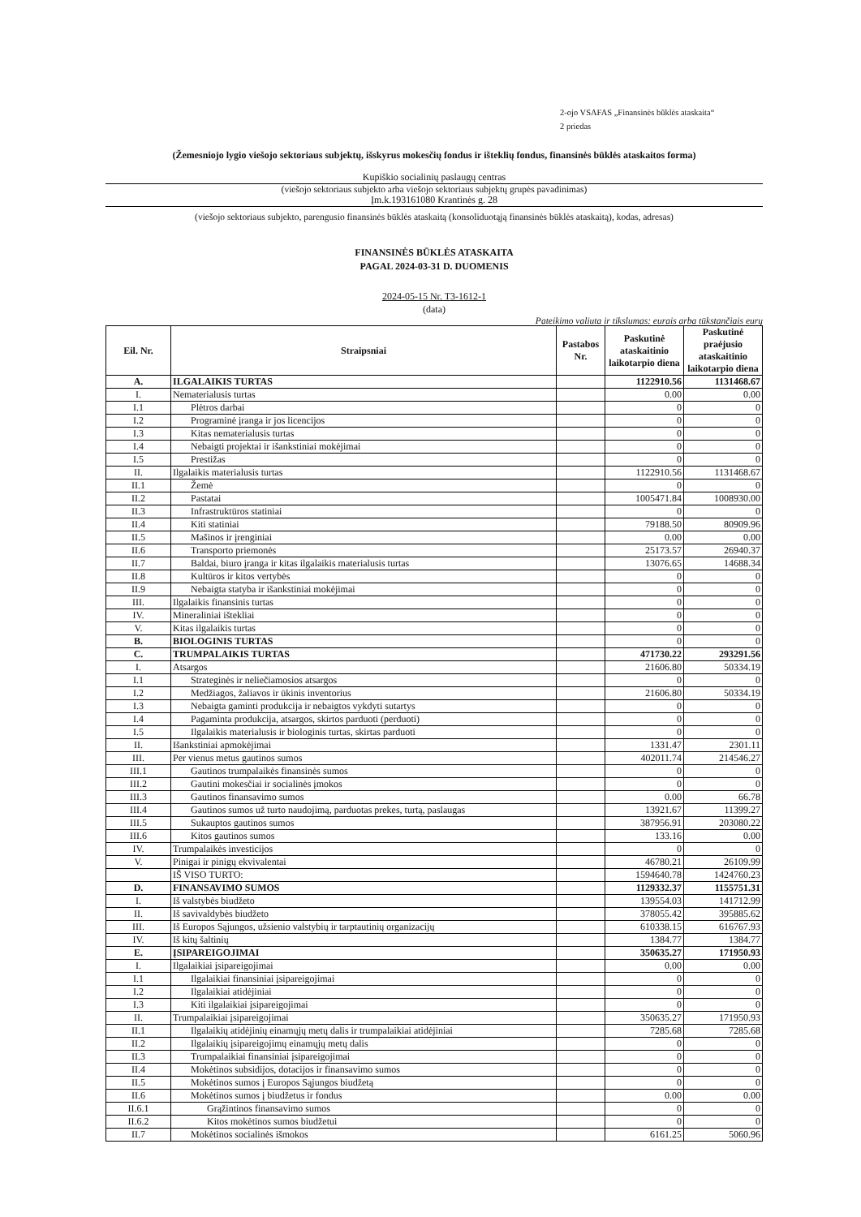2-ojo VSAFAS „Finansinės būklės ataskaita“
2 priedas
(Žemesniojo lygio viešojo sektoriaus subjektų, išskyrus mokesčių fondus ir išteklių fondus, finansinės būklės ataskaitos forma)
Kupiškio socialinių paslaugų centras
(viešojo sektoriaus subjekto arba viešojo sektoriaus subjektų grupės pavadinimas)
Įm.k.193161080 Krantinės g. 28
(viešojo sektoriaus subjekto, parengusio finansinės būklės ataskaitą (konsoliduotąją finansinės būklės ataskaitą), kodas, adresas)
FINANSINĖS BŪKLĖS ATASKAITA
PAGAL 2024-03-31 D. DUOMENIS
2024-05-15 Nr. T3-1612-1
(data)
Pateikimo valiuta ir tikslumas: eurais arba tūkstančiais eurų
| Eil. Nr. | Straipsniai | Pastabos Nr. | Paskutinė ataskaitinio laikotarpio diena | Paskutinė praėjusio ataskaitinio laikotarpio diena |
| --- | --- | --- | --- | --- |
| A. | ILGALAIKIS TURTAS | | 1122910.56 | 1131468.67 |
| I. | Nematerialusis turtas | | 0.00 | 0.00 |
| I.1 | Plėtros darbai | | 0 | 0 |
| I.2 | Programinė įranga ir jos licencijos | | 0 | 0 |
| I.3 | Kitas nematerialusis turtas | | 0 | 0 |
| I.4 | Nebaigti projektai ir išankstiniai mokėjimai | | 0 | 0 |
| I.5 | Prestižas | | 0 | 0 |
| II. | Ilgalaikis materialusis turtas | | 1122910.56 | 1131468.67 |
| II.1 | Žemė | | 0 | 0 |
| II.2 | Pastatai | | 1005471.84 | 1008930.00 |
| II.3 | Infrastruktūros statiniai | | 0 | 0 |
| II.4 | Kiti statiniai | | 79188.50 | 80909.96 |
| II.5 | Mašinos ir įrenginiai | | 0.00 | 0.00 |
| II.6 | Transporto priemonės | | 25173.57 | 26940.37 |
| II.7 | Baldai, biuro įranga ir kitas ilgalaikis materialusis turtas | | 13076.65 | 14688.34 |
| II.8 | Kultūros ir kitos vertybės | | 0 | 0 |
| II.9 | Nebaigta statyba ir išankstiniai mokėjimai | | 0 | 0 |
| III. | Ilgalaikis finansinis turtas | | 0 | 0 |
| IV. | Mineraliniai ištekliai | | 0 | 0 |
| V. | Kitas ilgalaikis turtas | | 0 | 0 |
| B. | BIOLOGINIS TURTAS | | 0 | 0 |
| C. | TRUMPALAIKIS TURTAS | | 471730.22 | 293291.56 |
| I. | Atsargos | | 21606.80 | 50334.19 |
| I.1 | Strateginės ir neliečiamosios atsargos | | 0 | 0 |
| I.2 | Medžiagos, žaliavos ir ūkinis inventorius | | 21606.80 | 50334.19 |
| I.3 | Nebaigta gaminti produkcija ir nebaigtos vykdyti sutartys | | 0 | 0 |
| I.4 | Pagaminta produkcija, atsargos, skirtos parduoti (perduoti) | | 0 | 0 |
| I.5 | Ilgalaikis materialusis ir biologinis turtas, skirtas parduoti | | 0 | 0 |
| II. | Išankstiniai apmokėjimai | | 1331.47 | 2301.11 |
| III. | Per vienus metus gautinos sumos | | 402011.74 | 214546.27 |
| III.1 | Gautinos trumpalaikės finansinės sumos | | 0 | 0 |
| III.2 | Gautini mokesčiai ir socialinės įmokos | | 0 | 0 |
| III.3 | Gautinos finansavimo sumos | | 0.00 | 66.78 |
| III.4 | Gautinos sumos už turto naudojimą, parduotas prekes, turtą, paslaugas | | 13921.67 | 11399.27 |
| III.5 | Sukauptos gautinos sumos | | 387956.91 | 203080.22 |
| III.6 | Kitos gautinos sumos | | 133.16 | 0.00 |
| IV. | Trumpalaikės investicijos | | 0 | 0 |
| V. | Pinigai ir pinigų ekvivalentai | | 46780.21 | 26109.99 |
| | IŠ VISO TURTO: | | 1594640.78 | 1424760.23 |
| D. | FINANSAVIMO SUMOS | | 1129332.37 | 1155751.31 |
| I. | Iš valstybės biudžeto | | 139554.03 | 141712.99 |
| II. | Iš savivaldybės biudžeto | | 378055.42 | 395885.62 |
| III. | Iš Europos Sąjungos, užsienio valstybių ir tarptautinių organizacijų | | 610338.15 | 616767.93 |
| IV. | Iš kitų šaltinių | | 1384.77 | 1384.77 |
| E. | ĮSIPAREIGOJIMAI | | 350635.27 | 171950.93 |
| I. | Ilgalaikiai įsipareigojimai | | 0.00 | 0.00 |
| I.1 | Ilgalaikiai finansiniai įsipareigojimai | | 0 | 0 |
| I.2 | Ilgalaikiai atidėjiniai | | 0 | 0 |
| I.3 | Kiti ilgalaikiai įsipareigojimai | | 0 | 0 |
| II. | Trumpalaikiai įsipareigojimai | | 350635.27 | 171950.93 |
| II.1 | Ilgalaikių atidėjinių einamųjų metų dalis ir trumpalaikiai atidėjiniai | | 7285.68 | 7285.68 |
| II.2 | Ilgalaikių įsipareigojimų einamųjų metų dalis | | 0 | 0 |
| II.3 | Trumpalaikiai finansiniai įsipareigojimai | | 0 | 0 |
| II.4 | Mokėtinos subsidijos, dotacijos ir finansavimo sumos | | 0 | 0 |
| II.5 | Mokėtinos sumos į Europos Sąjungos biudžetą | | 0 | 0 |
| II.6 | Mokėtinos sumos į biudžetus ir fondus | | 0.00 | 0.00 |
| II.6.1 | Grąžintinos finansavimo sumos | | 0 | 0 |
| II.6.2 | Kitos mokėtinos sumos biudžetui | | 0 | 0 |
| II.7 | Mokėtinos socialinės išmokos | | 6161.25 | 5060.96 |